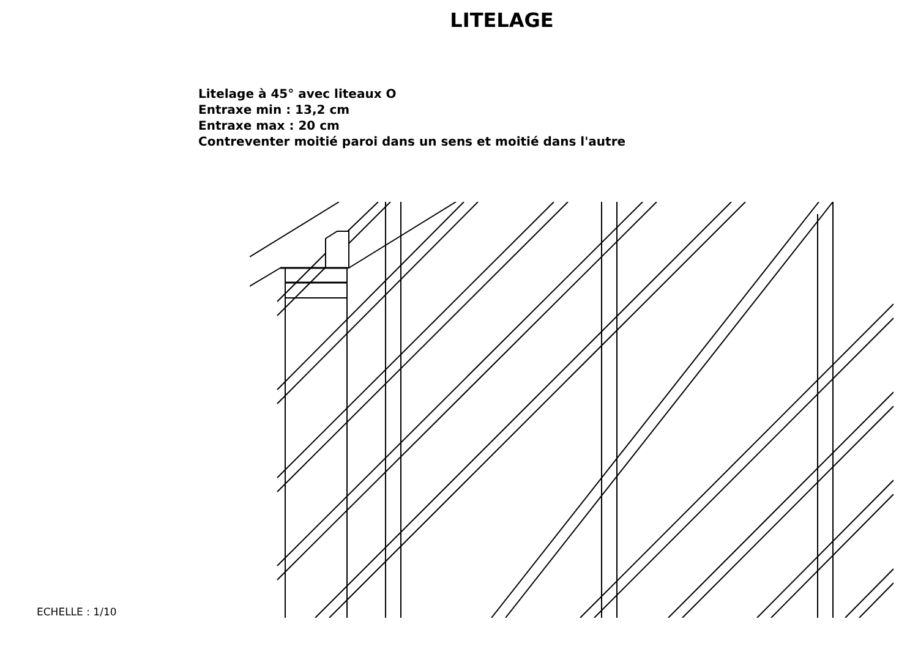LITELAGE
Litelage à 45° avec liteaux O
Entraxe min : 13,2 cm
Entraxe max : 20 cm
Contreventer moitié paroi dans un sens et moitié dans l'autre
ECHELLE : 1/10